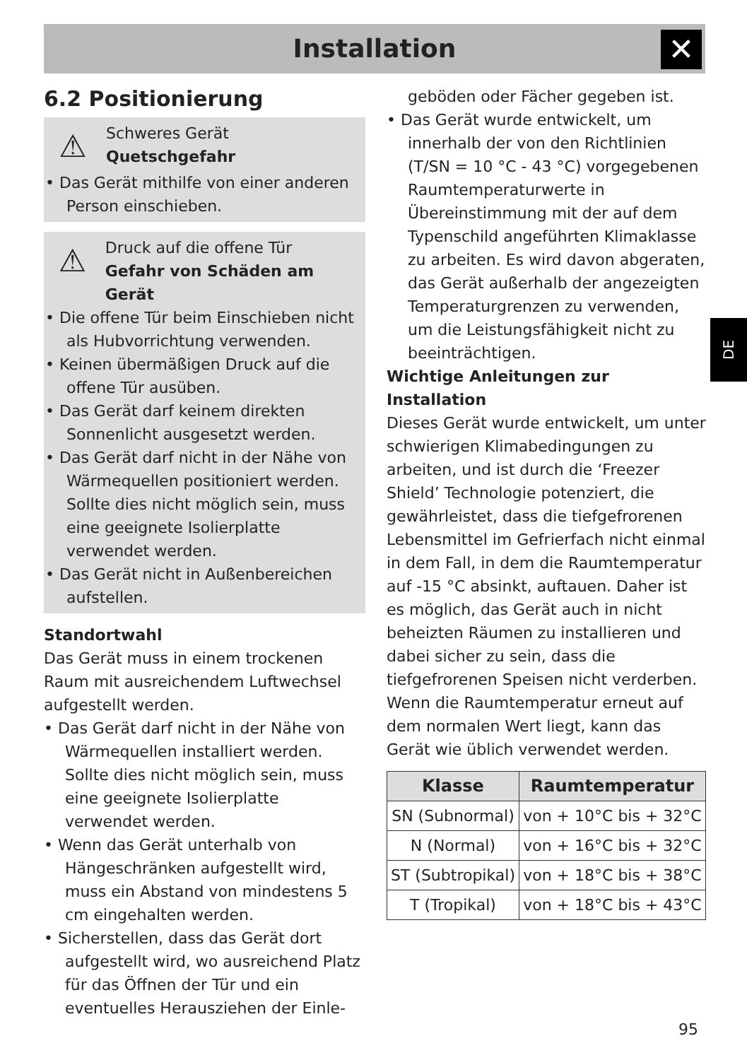Installation ✕
DE
6.2 Positionierung
⚠
Schweres Gerät
Quetschgefahr
• Das Gerät mithilfe von einer anderen Person einschieben.
⚠
Druck auf die offene Tür
Gefahr von Schäden am Gerät
• Die offene Tür beim Einschieben nicht als Hubvorrichtung verwenden.
• Keinen übermäßigen Druck auf die offene Tür ausüben.
• Das Gerät darf keinem direkten Sonnenlicht ausgesetzt werden.
• Das Gerät darf nicht in der Nähe von Wärmequellen positioniert werden. Sollte dies nicht möglich sein, muss eine geeignete Isolierplatte verwendet werden.
• Das Gerät nicht in Außenbereichen aufstellen.
Standortwahl
Das Gerät muss in einem trockenen Raum mit ausreichendem Luftwechsel aufgestellt werden.
• Das Gerät darf nicht in der Nähe von Wärmequellen installiert werden. Sollte dies nicht möglich sein, muss eine geeignete Isolierplatte verwendet werden.
• Wenn das Gerät unterhalb von Hängeschränken aufgestellt wird, muss ein Abstand von mindestens 5 cm eingehalten werden.
• Sicherstellen, dass das Gerät dort aufgestellt wird, wo ausreichend Platz für das Öffnen der Tür und ein eventuelles Herausziehen der Einle-
geböden oder Fächer gegeben ist.
• Das Gerät wurde entwickelt, um innerhalb der von den Richtlinien (T/SN = 10 °C - 43 °C) vorgegebenen Raumtemperaturwerte in Übereinstimmung mit der auf dem Typenschild angeführten Klimaklasse zu arbeiten. Es wird davon abgeraten, das Gerät außerhalb der angezeigten Temperaturgrenzen zu verwenden, um die Leistungsfähigkeit nicht zu beeinträchtigen.
Wichtige Anleitungen zur Installation
Dieses Gerät wurde entwickelt, um unter schwierigen Klimabedingungen zu arbeiten, und ist durch die ‘Freezer Shield’ Technologie potenziert, die gewährleistet, dass die tiefgefrorenen Lebensmittel im Gefrierfach nicht einmal in dem Fall, in dem die Raumtemperatur auf -15 °C absinkt, auftauen. Daher ist es möglich, das Gerät auch in nicht beheizten Räumen zu installieren und dabei sicher zu sein, dass die tiefgefrorenen Speisen nicht verderben. Wenn die Raumtemperatur erneut auf dem normalen Wert liegt, kann das Gerät wie üblich verwendet werden.
| Klasse | Raumtemperatur |
| --- | --- |
| SN (Subnormal) | von + 10°C bis + 32°C |
| N (Normal) | von + 16°C bis + 32°C |
| ST (Subtropikal) | von + 18°C bis + 38°C |
| T (Tropikal) | von + 18°C bis + 43°C |
95